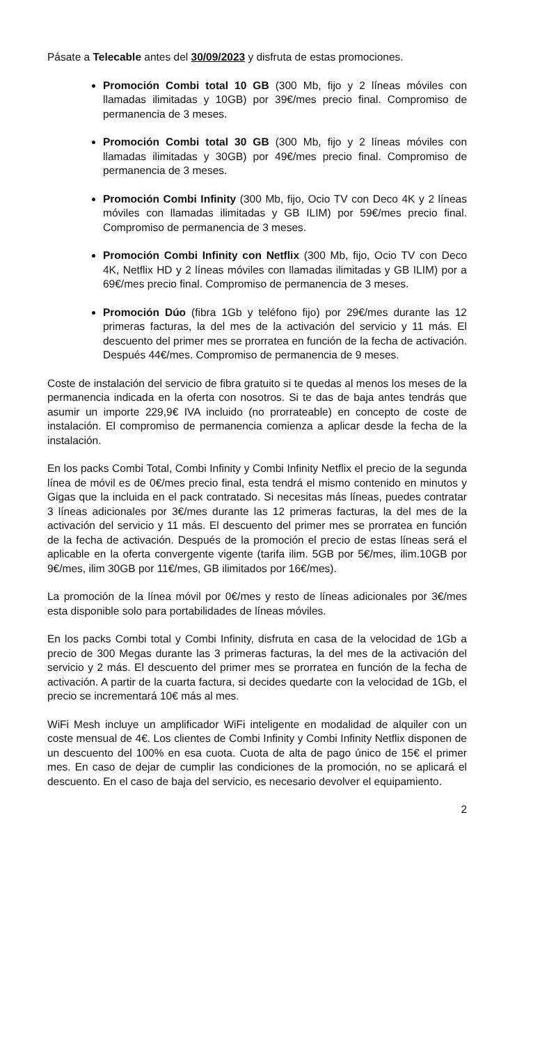Pásate a Telecable antes del 30/09/2023 y disfruta de estas promociones.
Promoción Combi total 10 GB (300 Mb, fijo y 2 líneas móviles con llamadas ilimitadas y 10GB) por 39€/mes precio final. Compromiso de permanencia de 3 meses.
Promoción Combi total 30 GB (300 Mb, fijo y 2 líneas móviles con llamadas ilimitadas y 30GB) por 49€/mes precio final. Compromiso de permanencia de 3 meses.
Promoción Combi Infinity (300 Mb, fijo, Ocio TV con Deco 4K y 2 líneas móviles con llamadas ilimitadas y GB ILIM) por 59€/mes precio final. Compromiso de permanencia de 3 meses.
Promoción Combi Infinity con Netflix (300 Mb, fijo, Ocio TV con Deco 4K, Netflix HD y 2 líneas móviles con llamadas ilimitadas y GB ILIM) por a 69€/mes precio final. Compromiso de permanencia de 3 meses.
Promoción Dúo (fibra 1Gb y teléfono fijo) por 29€/mes durante las 12 primeras facturas, la del mes de la activación del servicio y 11 más. El descuento del primer mes se prorratea en función de la fecha de activación. Después 44€/mes. Compromiso de permanencia de 9 meses.
Coste de instalación del servicio de fibra gratuito si te quedas al menos los meses de la permanencia indicada en la oferta con nosotros. Si te das de baja antes tendrás que asumir un importe 229,9€ IVA incluido (no prorrateable) en concepto de coste de instalación. El compromiso de permanencia comienza a aplicar desde la fecha de la instalación.
En los packs Combi Total, Combi Infinity y Combi Infinity Netflix el precio de la segunda línea de móvil es de 0€/mes precio final, esta tendrá el mismo contenido en minutos y Gigas que la incluida en el pack contratado. Si necesitas más líneas, puedes contratar 3 líneas adicionales por 3€/mes durante las 12 primeras facturas, la del mes de la activación del servicio y 11 más. El descuento del primer mes se prorratea en función de la fecha de activación. Después de la promoción el precio de estas líneas será el aplicable en la oferta convergente vigente (tarifa ilim. 5GB por 5€/mes, ilim.10GB por 9€/mes, ilim 30GB por 11€/mes, GB ilimitados por 16€/mes).
La promoción de la línea móvil por 0€/mes y resto de líneas adicionales por 3€/mes esta disponible solo para portabilidades de líneas móviles.
En los packs Combi total y Combi Infinity, disfruta en casa de la velocidad de 1Gb a precio de 300 Megas durante las 3 primeras facturas, la del mes de la activación del servicio y 2 más. El descuento del primer mes se prorratea en función de la fecha de activación. A partir de la cuarta factura, si decides quedarte con la velocidad de 1Gb, el precio se incrementará 10€ más al mes.
WiFi Mesh incluye un amplificador WiFi inteligente en modalidad de alquiler con un coste mensual de 4€. Los clientes de Combi Infinity y Combi Infinity Netflix disponen de un descuento del 100% en esa cuota. Cuota de alta de pago único de 15€ el primer mes. En caso de dejar de cumplir las condiciones de la promoción, no se aplicará el descuento. En el caso de baja del servicio, es necesario devolver el equipamiento.
2